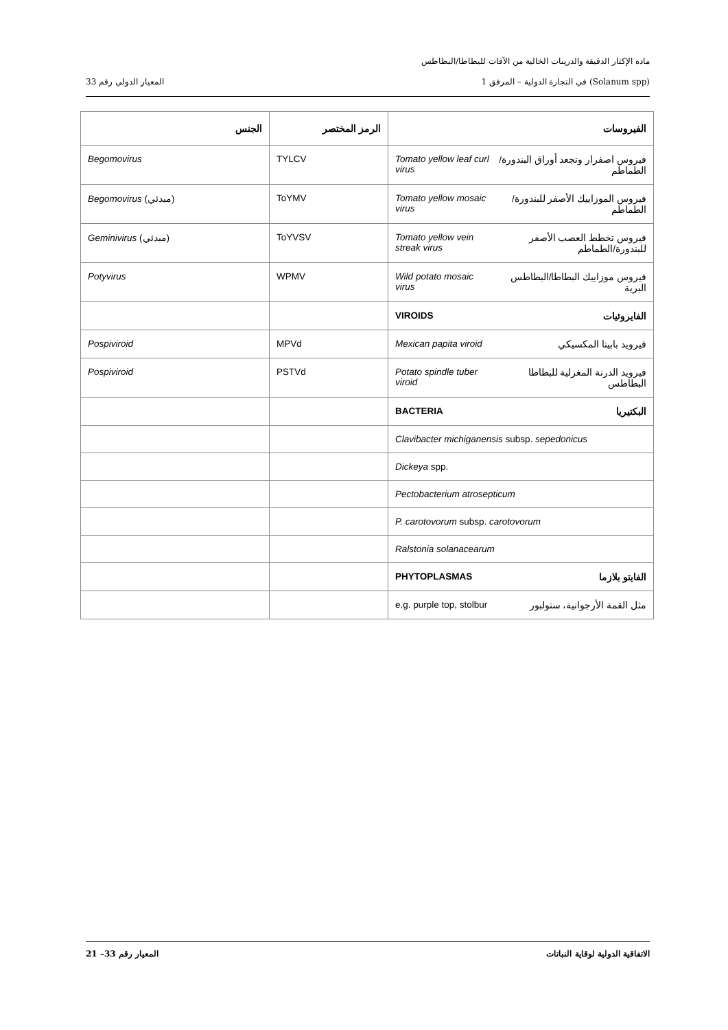مادة الإكثار الدقيقة والدرينات الخالية من الآفات للبطاطا/البطاطس
المعيار الدولي رقم 33 (Solanum spp) في التجارة الدولية – المرفق 1
| الجنس | الرمز المختصر | الفيروسات |
| --- | --- | --- |
| Begomovirus | TYLCV | Tomato yellow leaf curl virus فيروس اصفرار وتجعد أوراق البندورة/الطماطم |
| Begomovirus (مبدئي) | ToYMV | Tomato yellow mosaic virus فيروس الموزاييك الأصفر للبندورة/الطماطم |
| Geminivirus (مبدئي) | ToYVSV | Tomato yellow vein streak virus فيروس تخطط العصب الأصفر للبندورة/الطماطم |
| Potyvirus | WPMV | Wild potato mosaic virus فيروس موزاييك البطاطا/البطاطس البرية |
| | | VIROIDS الفايروئيات |
| Pospiviroid | MPVd | Mexican papita viroid فيرويد بابيتا المكسيكي |
| Pospiviroid | PSTVd | Potato spindle tuber viroid فيرويد الدرنة المغزلية للبطاطا البطاطس |
| | | BACTERIA البكتيريا |
| | | Clavibacter michiganensis subsp. sepedonicus |
| | | Dickeya spp. |
| | | Pectobacterium atrosepticum |
| | | P. carotovorum subsp. carotovorum |
| | | Ralstonia solanacearum |
| | | PHYTOPLASMAS الفايتو بلازما |
| | | e.g. purple top, stolbur مثل القمة الأرجوانية، ستولبور |
المعيار رقم 33– 21 الاتفاقية الدولية لوقاية النباتات